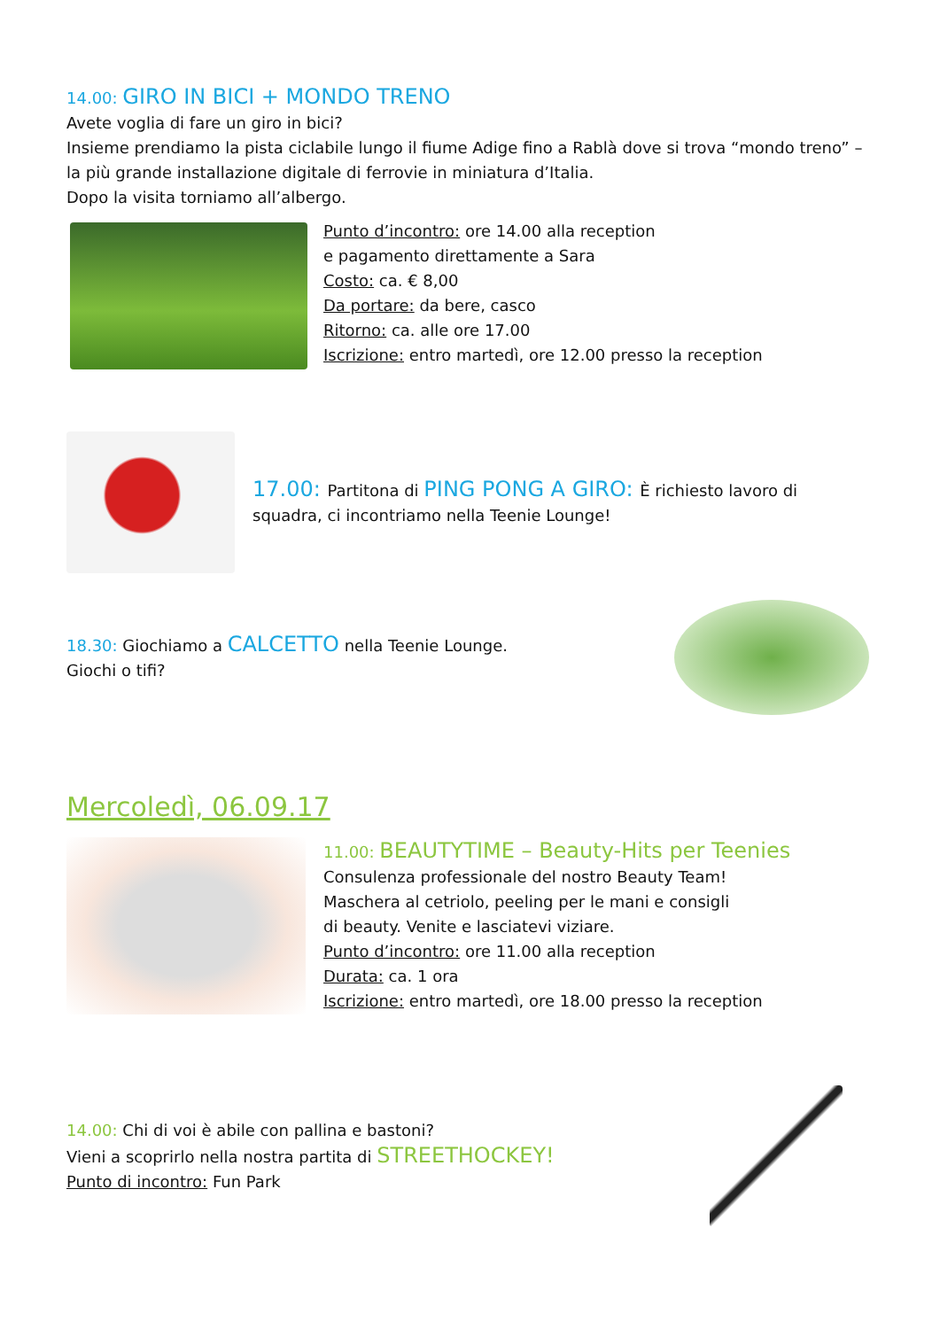14.00: GIRO IN BICI + MONDO TRENO
Avete voglia di fare un giro in bici?
Insieme prendiamo la pista ciclabile lungo il fiume Adige fino a Rablà dove si trova “mondo treno” – la più grande installazione digitale di ferrovie in miniatura d’Italia.
Dopo la visita torniamo all’albergo.
Punto d’incontro: ore 14.00 alla reception
e pagamento direttamente a Sara
Costo: ca. € 8,00
Da portare: da bere, casco
Ritorno: ca. alle ore 17.00
Iscrizione: entro martedì, ore 12.00 presso la reception
17.00: Partitona di PING PONG A GIRO: È richiesto lavoro di squadra, ci incontriamo nella Teenie Lounge!
18.30: Giochiamo a CALCETTO nella Teenie Lounge.
Giochi o tifi?
Mercoledì, 06.09.17
11.00: BEAUTYTIME – Beauty-Hits per Teenies
Consulenza professionale del nostro Beauty Team!
Maschera al cetriolo, peeling per le mani e consigli
di beauty. Venite e lasciatevi viziare.
Punto d’incontro: ore 11.00 alla reception
Durata: ca. 1 ora
Iscrizione: entro martedì, ore 18.00 presso la reception
14.00: Chi di voi è abile con pallina e bastoni?
Vieni a scoprirlo nella nostra partita di STREETHOCKEY!
Punto di incontro: Fun Park